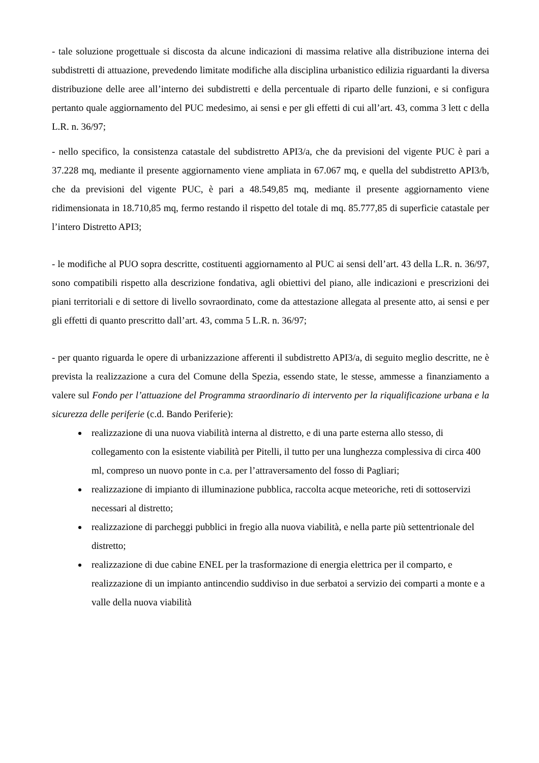- tale soluzione progettuale si discosta da alcune indicazioni di massima relative alla distribuzione interna dei subdistretti di attuazione, prevedendo limitate modifiche alla disciplina urbanistico edilizia riguardanti la diversa distribuzione delle aree all’interno dei subdistretti e della percentuale di riparto delle funzioni, e si configura pertanto quale aggiornamento del PUC medesimo, ai sensi e per gli effetti di cui all’art. 43, comma 3 lett c della L.R. n. 36/97;
- nello specifico, la consistenza catastale del subdistretto API3/a, che da previsioni del vigente PUC è pari a 37.228 mq, mediante il presente aggiornamento viene ampliata in 67.067 mq, e quella del subdistretto API3/b, che da previsioni del vigente PUC, è pari a 48.549,85 mq, mediante il presente aggiornamento viene ridimensionata in 18.710,85 mq, fermo restando il rispetto del totale di mq. 85.777,85 di superficie catastale per l’intero Distretto API3;
- le modifiche al PUO sopra descritte, costituenti aggiornamento al PUC ai sensi dell’art. 43 della L.R. n. 36/97, sono compatibili rispetto alla descrizione fondativa, agli obiettivi del piano, alle indicazioni e prescrizioni dei piani territoriali e di settore di livello sovraordinato, come da attestazione allegata al presente atto, ai sensi e per gli effetti di quanto prescritto dall’art. 43, comma 5 L.R. n. 36/97;
- per quanto riguarda le opere di urbanizzazione afferenti il subdistretto API3/a, di seguito meglio descritte, ne è prevista la realizzazione a cura del Comune della Spezia, essendo state, le stesse, ammesse a finanziamento a valere sul Fondo per l’attuazione del Programma straordinario di intervento per la riqualificazione urbana e la sicurezza delle periferie (c.d. Bando Periferie):
realizzazione di una nuova viabilità interna al distretto, e di una parte esterna allo stesso, di collegamento con la esistente viabilità per Pitelli, il tutto per una lunghezza complessiva di circa 400 ml, compreso un nuovo ponte in c.a. per l’attraversamento del fosso di Pagliari;
realizzazione di impianto di illuminazione pubblica, raccolta acque meteoriche, reti di sottoservizi necessari al distretto;
realizzazione di parcheggi pubblici in fregio alla nuova viabilità, e nella parte più settentrionale del distretto;
realizzazione di due cabine ENEL per la trasformazione di energia elettrica per il comparto, e realizzazione di un impianto antincendio suddiviso in due serbatoi a servizio dei comparti a monte e a valle della nuova viabilità